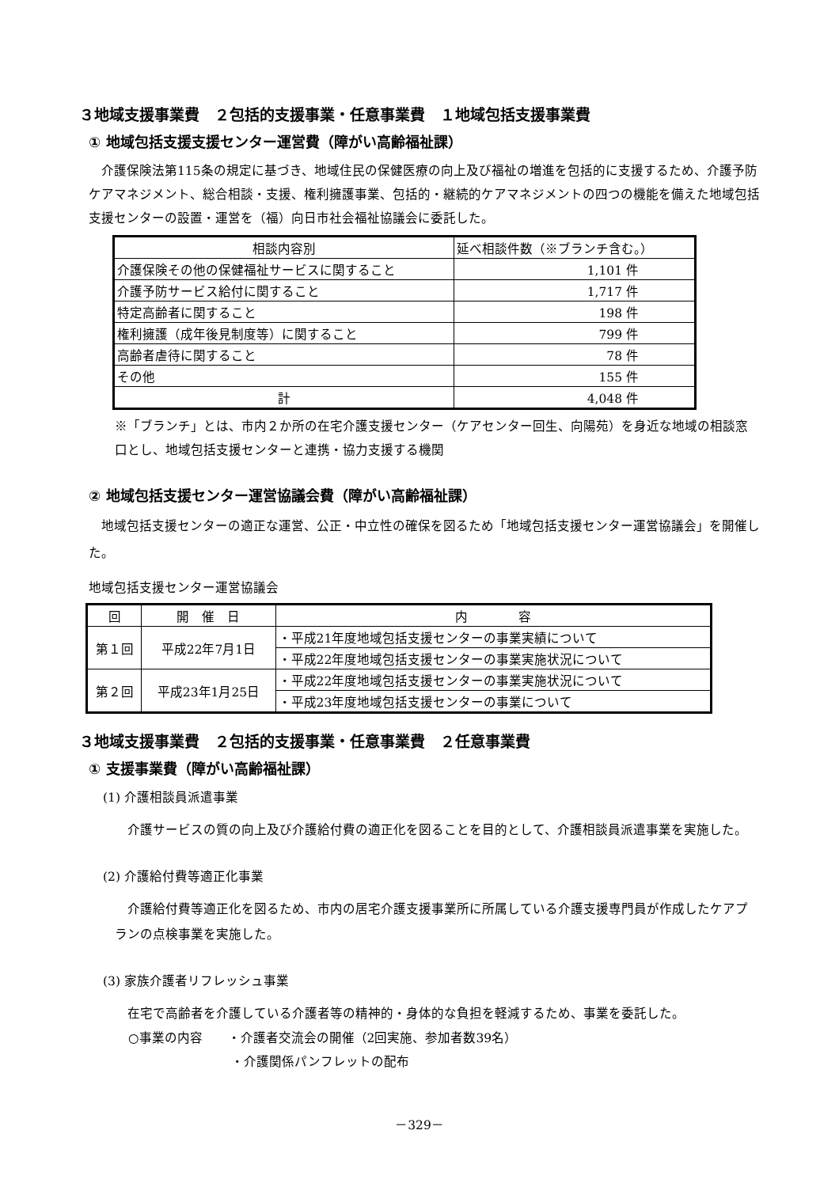３地域支援事業費　２包括的支援事業・任意事業費　１地域包括支援事業費
① 地域包括支援支援センター運営費（障がい高齢福祉課）
介護保険法第115条の規定に基づき、地域住民の保健医療の向上及び福祉の増進を包括的に支援するため、介護予防ケアマネジメント、総合相談・支援、権利擁護事業、包括的・継続的ケアマネジメントの四つの機能を備えた地域包括支援センターの設置・運営を（福）向日市社会福祉協議会に委託した。
| 相談内容別 | 延べ相談件数（※ブランチ含む。） |
| --- | --- |
| 介護保険その他の保健福祉サービスに関すること | 1,101 件 |
| 介護予防サービス給付に関すること | 1,717 件 |
| 特定高齢者に関すること | 198 件 |
| 権利擁護（成年後見制度等）に関すること | 799 件 |
| 高齢者虐待に関すること | 78 件 |
| その他 | 155 件 |
| 計 | 4,048 件 |
※「ブランチ」とは、市内２か所の在宅介護支援センター（ケアセンター回生、向陽苑）を身近な地域の相談窓口とし、地域包括支援センターと連携・協力支援する機関
② 地域包括支援センター運営協議会費（障がい高齢福祉課）
地域包括支援センターの適正な運営、公正・中立性の確保を図るため「地域包括支援センター運営協議会」を開催した。
地域包括支援センター運営協議会
| 回 | 開 催 日 | 内 容 |
| --- | --- | --- |
| 第１回 | 平成22年7月1日 | ・平成21年度地域包括支援センターの事業実績について |
| | | ・平成22年度地域包括支援センターの事業実施状況について |
| 第２回 | 平成23年1月25日 | ・平成22年度地域包括支援センターの事業実施状況について |
| | | ・平成23年度地域包括支援センターの事業について |
３地域支援事業費　２包括的支援事業・任意事業費　２任意事業費
① 支援事業費（障がい高齢福祉課）
(1) 介護相談員派遣事業
介護サービスの質の向上及び介護給付費の適正化を図ることを目的として、介護相談員派遣事業を実施した。
(2) 介護給付費等適正化事業
介護給付費等適正化を図るため、市内の居宅介護支援事業所に所属している介護支援専門員が作成したケアプランの点検事業を実施した。
(3) 家族介護者リフレッシュ事業
在宅で高齢者を介護している介護者等の精神的・身体的な負担を軽減するため、事業を委託した。
○事業の内容　　・介護者交流会の開催（2回実施、参加者数39名）
・介護関係パンフレットの配布
－329－